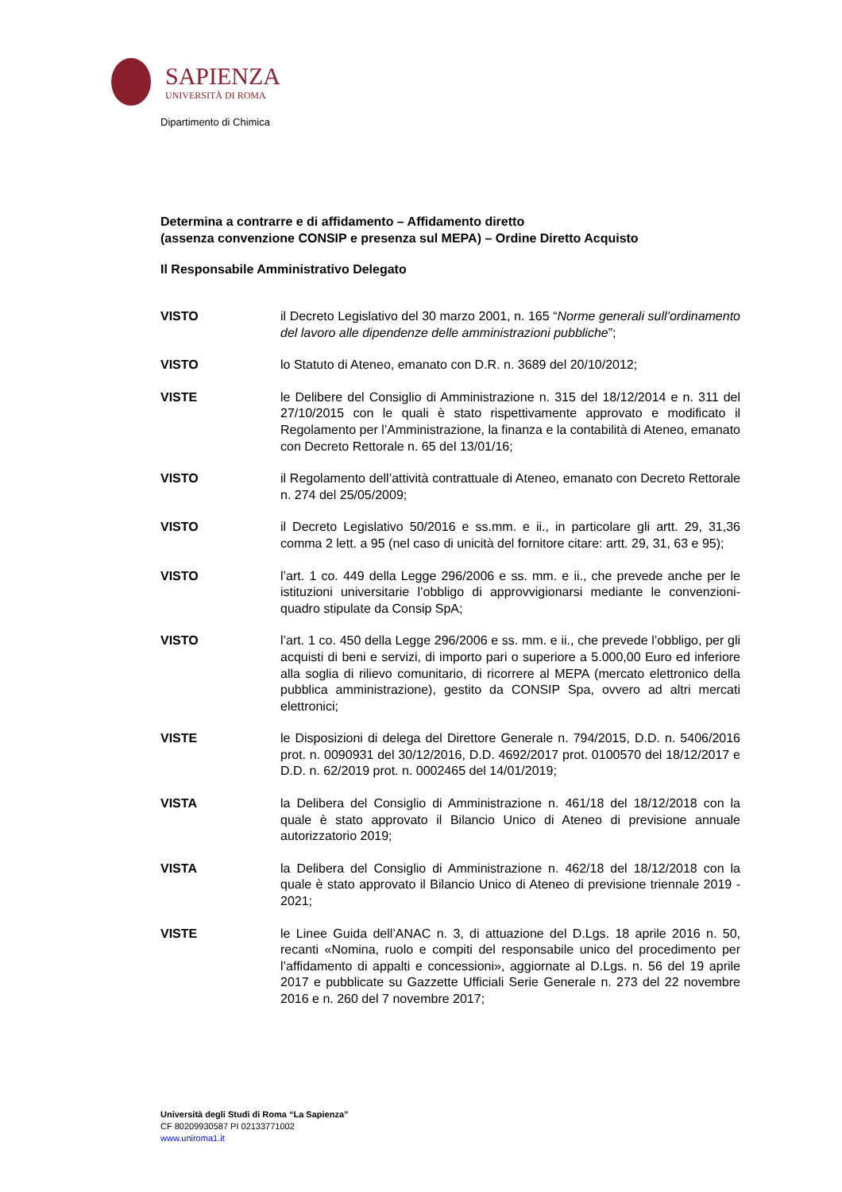SAPIENZA
UNIVERSITÀ DI ROMA
Dipartimento di Chimica
Determina a contrarre e di affidamento – Affidamento diretto
(assenza convenzione CONSIP e presenza sul MEPA) – Ordine Diretto Acquisto
Il Responsabile Amministrativo Delegato
VISTO il Decreto Legislativo del 30 marzo 2001, n. 165 “Norme generali sull’ordinamento del lavoro alle dipendenze delle amministrazioni pubbliche”;
VISTO lo Statuto di Ateneo, emanato con D.R. n. 3689 del 20/10/2012;
VISTE le Delibere del Consiglio di Amministrazione n. 315 del 18/12/2014 e n. 311 del 27/10/2015 con le quali è stato rispettivamente approvato e modificato il Regolamento per l’Amministrazione, la finanza e la contabilità di Ateneo, emanato con Decreto Rettorale n. 65 del 13/01/16;
VISTO il Regolamento dell’attività contrattuale di Ateneo, emanato con Decreto Rettorale n. 274 del 25/05/2009;
VISTO il Decreto Legislativo 50/2016 e ss.mm. e ii., in particolare gli artt. 29, 31,36 comma 2 lett. a 95 (nel caso di unicità del fornitore citare: artt. 29, 31, 63 e 95);
VISTO l’art. 1 co. 449 della Legge 296/2006 e ss. mm. e ii., che prevede anche per le istituzioni universitarie l’obbligo di approvvigionarsi mediante le convenzioni-quadro stipulate da Consip SpA;
VISTO l’art. 1 co. 450 della Legge 296/2006 e ss. mm. e ii., che prevede l’obbligo, per gli acquisti di beni e servizi, di importo pari o superiore a 5.000,00 Euro ed inferiore alla soglia di rilievo comunitario, di ricorrere al MEPA (mercato elettronico della pubblica amministrazione), gestito da CONSIP Spa, ovvero ad altri mercati elettronici;
VISTE le Disposizioni di delega del Direttore Generale n. 794/2015, D.D. n. 5406/2016 prot. n. 0090931 del 30/12/2016, D.D. 4692/2017 prot. 0100570 del 18/12/2017 e D.D. n. 62/2019 prot. n. 0002465 del 14/01/2019;
VISTA la Delibera del Consiglio di Amministrazione n. 461/18 del 18/12/2018 con la quale è stato approvato il Bilancio Unico di Ateneo di previsione annuale autorizzatorio 2019;
VISTA la Delibera del Consiglio di Amministrazione n. 462/18 del 18/12/2018 con la quale è stato approvato il Bilancio Unico di Ateneo di previsione triennale 2019 - 2021;
VISTE le Linee Guida dell’ANAC n. 3, di attuazione del D.Lgs. 18 aprile 2016 n. 50, recanti «Nomina, ruolo e compiti del responsabile unico del procedimento per l’affidamento di appalti e concessioni», aggiornate al D.Lgs. n. 56 del 19 aprile 2017 e pubblicate su Gazzette Ufficiali Serie Generale n. 273 del 22 novembre 2016 e n. 260 del 7 novembre 2017;
Università degli Studi di Roma “La Sapienza”
CF 80209930587 PI 02133771002
www.uniroma1.it